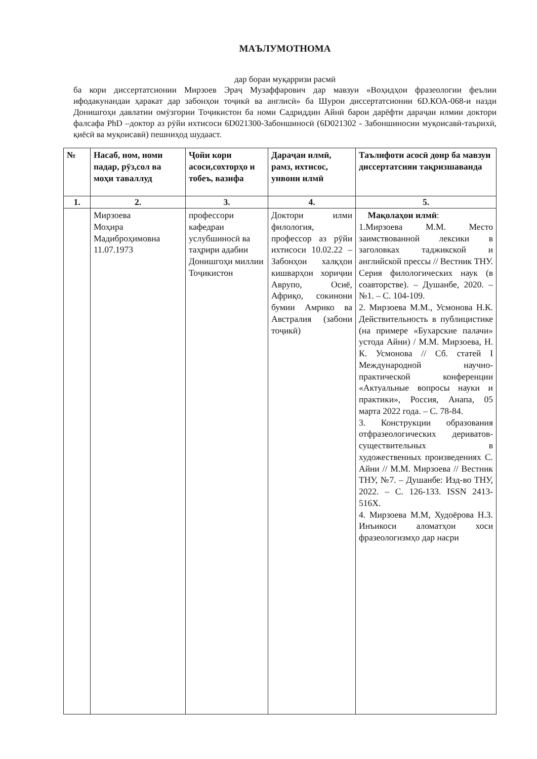МАЪЛУМОТНОМА
дар бораи муқарризи расмӣ
ба кори диссертатсионии Мирзоев Эраҷ Музаффарович дар мавзуи «Воҳидҳои фразеологии феълии ифодакунандаи ҳаракат дар забонҳои тоҷикӣ ва англисӣ» ба Шурои диссертатсионии 6D.КОА-068-и назди Донишгоҳи давлатии омӯзгории Тоҷикистон ба номи Садриддин Айнӣ барои дарёфти дараҷаи илмии доктори фалсафа PhD –доктор аз рӯйи ихтисоси 6D021300-Забоншиносӣ (6D021302 - Забоншиносии муқоисавӣ-таърихӣ, қиёсӣ ва муқоисавӣ) пешниҳод шудааст.
| № | Насаб, ном, номи падар, рӯз,сол ва моҳи таваллуд | Ҷойи кори асоси,сохторҳо и тобеъ, вазифа | Дараҷаи илмӣ, рамз, ихтисос, унвони илмӣ | Таълифоти асосӣ доир ба мавзуи диссертатсияи тақризшаванда |
| --- | --- | --- | --- | --- |
| 1. | 2. | 3. | 4. | 5. |
| | Мирзоева Моҳира Мадиброҳимовна 11.07.1973 | профессори кафедраи услубшиносӣ ва таҳрири адабии Донишгоҳи миллии Тоҷикистон | Доктори илми филология, профессор аз рӯйи ихтисоси 10.02.22 – Забонҳои халқҳои кишварҳои хориҷии Аврупо, Осиё, Африқо, сокинони бумии Амрико ва Австралия (забони тоҷикӣ) | Мақолаҳои илмӣ : 1.Мирзоева М.М. Место заимствованной лексики в заголовках таджикской и английской прессы // Вестник ТНУ. Серия филологических наук (в соавторстве). – Душанбе, 2020. –№1. – С. 104-109. 2. Мирзоева М.М., Усмонова Н.К. Действительность в публицистике (на примере «Бухарские палачи» устода Айни) / М.М. Мирзоева, Н. К. Усмонова // Сб. статей I Международной научно-практической конференции «Актуальные вопросы науки и практики», Россия, Анапа, 05 марта 2022 года. – С. 78-84. 3. Конструкции образования отфразеологических дериватов-существительных в художественных произведениях С. Айни // М.М. Мирзоева // Вестник ТНУ, №7. – Душанбе: Изд-во ТНУ, 2022. – С. 126-133. ISSN 2413-516X. 4. Мирзоева М.М, Худоёрова Н.З. Инъикоси аломатҳои хоси фразеологизмҳо дар насри |